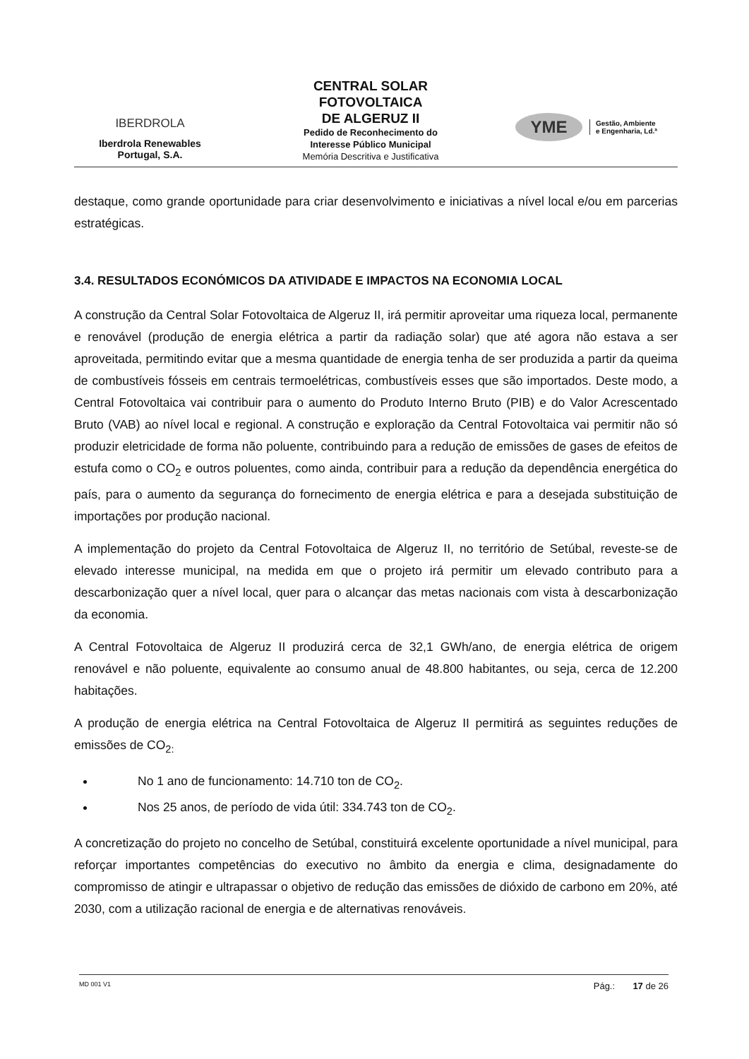IBERDROLA
Iberdrola Renewables
Portugal, S.A.
CENTRAL SOLAR
FOTOVOLTAICA
DE ALGERUZ II
Pedido de Reconhecimento do
Interesse Público Municipal
Memória Descritiva e Justificativa
YME
Gestão, Ambiente
e Engenharia, Ld.ª
destaque, como grande oportunidade para criar desenvolvimento e iniciativas a nível local e/ou em parcerias estratégicas.
3.4. RESULTADOS ECONÓMICOS DA ATIVIDADE E IMPACTOS NA ECONOMIA LOCAL
A construção da Central Solar Fotovoltaica de Algeruz II, irá permitir aproveitar uma riqueza local, permanente e renovável (produção de energia elétrica a partir da radiação solar) que até agora não estava a ser aproveitada, permitindo evitar que a mesma quantidade de energia tenha de ser produzida a partir da queima de combustíveis fósseis em centrais termoelétricas, combustíveis esses que são importados. Deste modo, a Central Fotovoltaica vai contribuir para o aumento do Produto Interno Bruto (PIB) e do Valor Acrescentado Bruto (VAB) ao nível local e regional. A construção e exploração da Central Fotovoltaica vai permitir não só produzir eletricidade de forma não poluente, contribuindo para a redução de emissões de gases de efeitos de estufa como o CO<sub>2</sub> e outros poluentes, como ainda, contribuir para a redução da dependência energética do país, para o aumento da segurança do fornecimento de energia elétrica e para a desejada substituição de importações por produção nacional.
A implementação do projeto da Central Fotovoltaica de Algeruz II, no território de Setúbal, reveste-se de elevado interesse municipal, na medida em que o projeto irá permitir um elevado contributo para a descarbonização quer a nível local, quer para o alcançar das metas nacionais com vista à descarbonização da economia.
A Central Fotovoltaica de Algeruz II produzirá cerca de 32,1 GWh/ano, de energia elétrica de origem renovável e não poluente, equivalente ao consumo anual de 48.800 habitantes, ou seja, cerca de 12.200 habitações.
A produção de energia elétrica na Central Fotovoltaica de Algeruz II permitirá as seguintes reduções de emissões de CO<sub>2:</sub>
No 1 ano de funcionamento: 14.710 ton de CO<sub>2</sub>.
Nos 25 anos, de período de vida útil: 334.743 ton de CO<sub>2</sub>.
A concretização do projeto no concelho de Setúbal, constituirá excelente oportunidade a nível municipal, para reforçar importantes competências do executivo no âmbito da energia e clima, designadamente do compromisso de atingir e ultrapassar o objetivo de redução das emissões de dióxido de carbono em 20%, até 2030, com a utilização racional de energia e de alternativas renováveis.
MD 001 V1 Pág.: 17 de 26